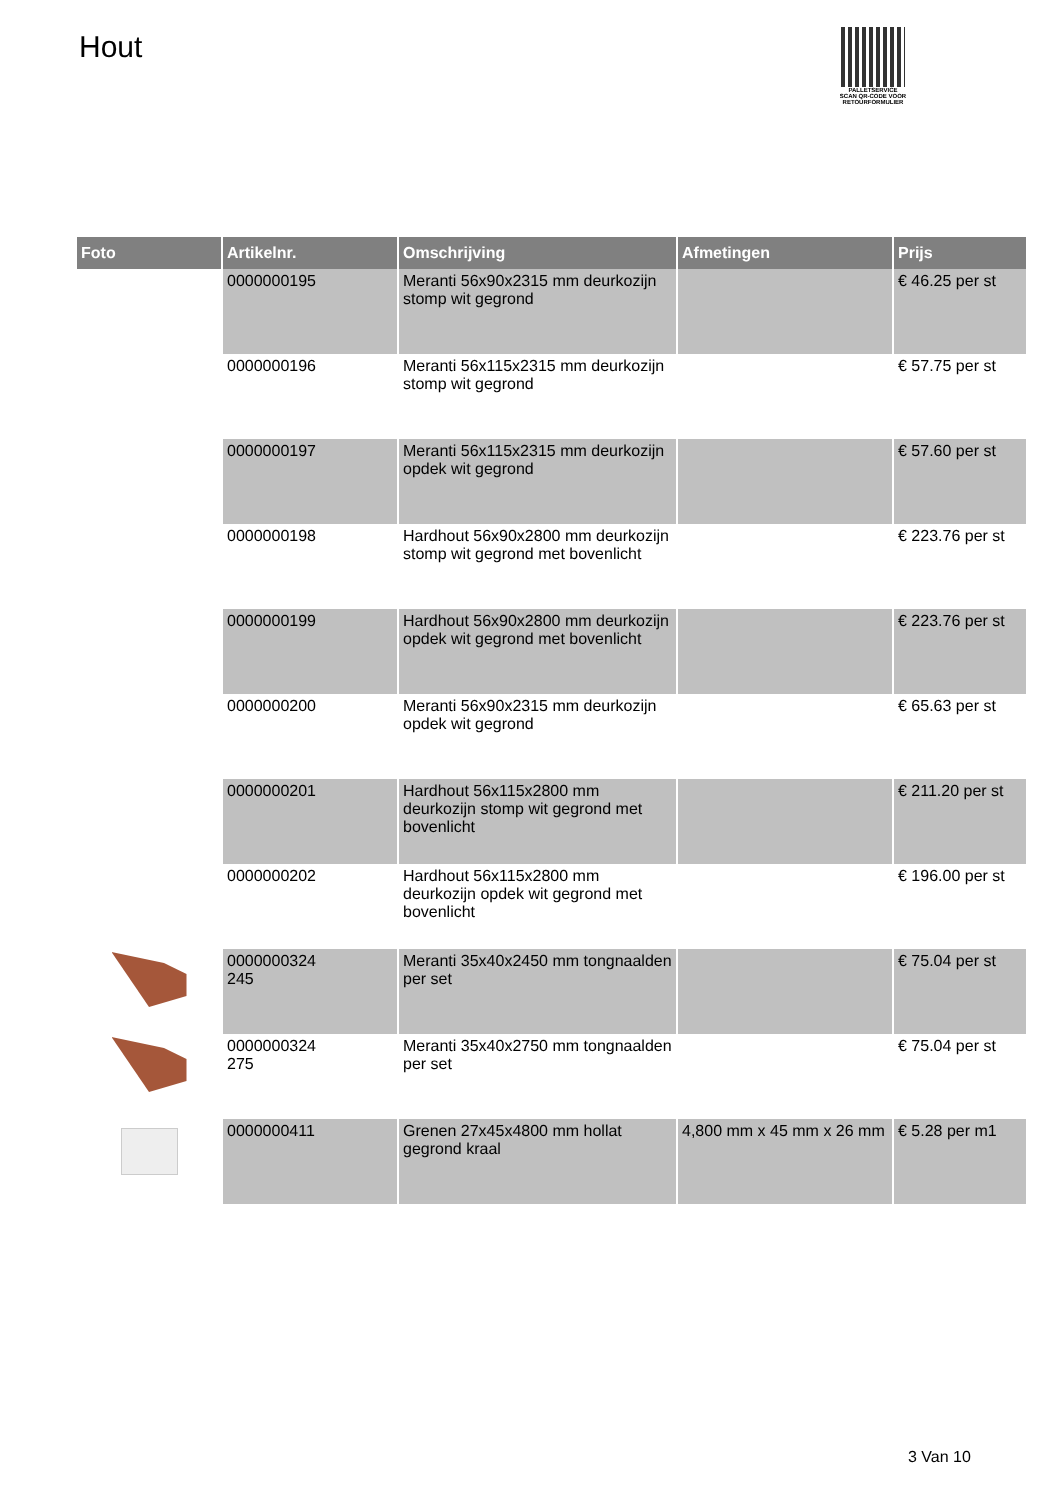Hout
PALLETSERVICE
SCAN QR-CODE VOOR RETOURFORMULIER
| Foto | Artikelnr. | Omschrijving | Afmetingen | Prijs |
| --- | --- | --- | --- | --- |
| | 0000000195 | Meranti 56x90x2315 mm deurkozijn stomp wit gegrond | | € 46.25 per st |
| | 0000000196 | Meranti 56x115x2315 mm deurkozijn stomp wit gegrond | | € 57.75 per st |
| | 0000000197 | Meranti 56x115x2315 mm deurkozijn opdek wit gegrond | | € 57.60 per st |
| | 0000000198 | Hardhout 56x90x2800 mm deurkozijn stomp wit gegrond met bovenlicht | | € 223.76 per st |
| | 0000000199 | Hardhout 56x90x2800 mm deurkozijn opdek wit gegrond met bovenlicht | | € 223.76 per st |
| | 0000000200 | Meranti 56x90x2315 mm deurkozijn opdek wit gegrond | | € 65.63 per st |
| | 0000000201 | Hardhout 56x115x2800 mm deurkozijn stomp wit gegrond met bovenlicht | | € 211.20 per st |
| | 0000000202 | Hardhout 56x115x2800 mm deurkozijn opdek wit gegrond met bovenlicht | | € 196.00 per st |
| | 0000000324 245 | Meranti 35x40x2450 mm tongnaalden per set | | € 75.04 per st |
| | 0000000324 275 | Meranti 35x40x2750 mm tongnaalden per set | | € 75.04 per st |
| | 0000000411 | Grenen 27x45x4800 mm hollat gegrond kraal | 4,800 mm x 45 mm x 26 mm | € 5.28 per m1 |
3 Van 10